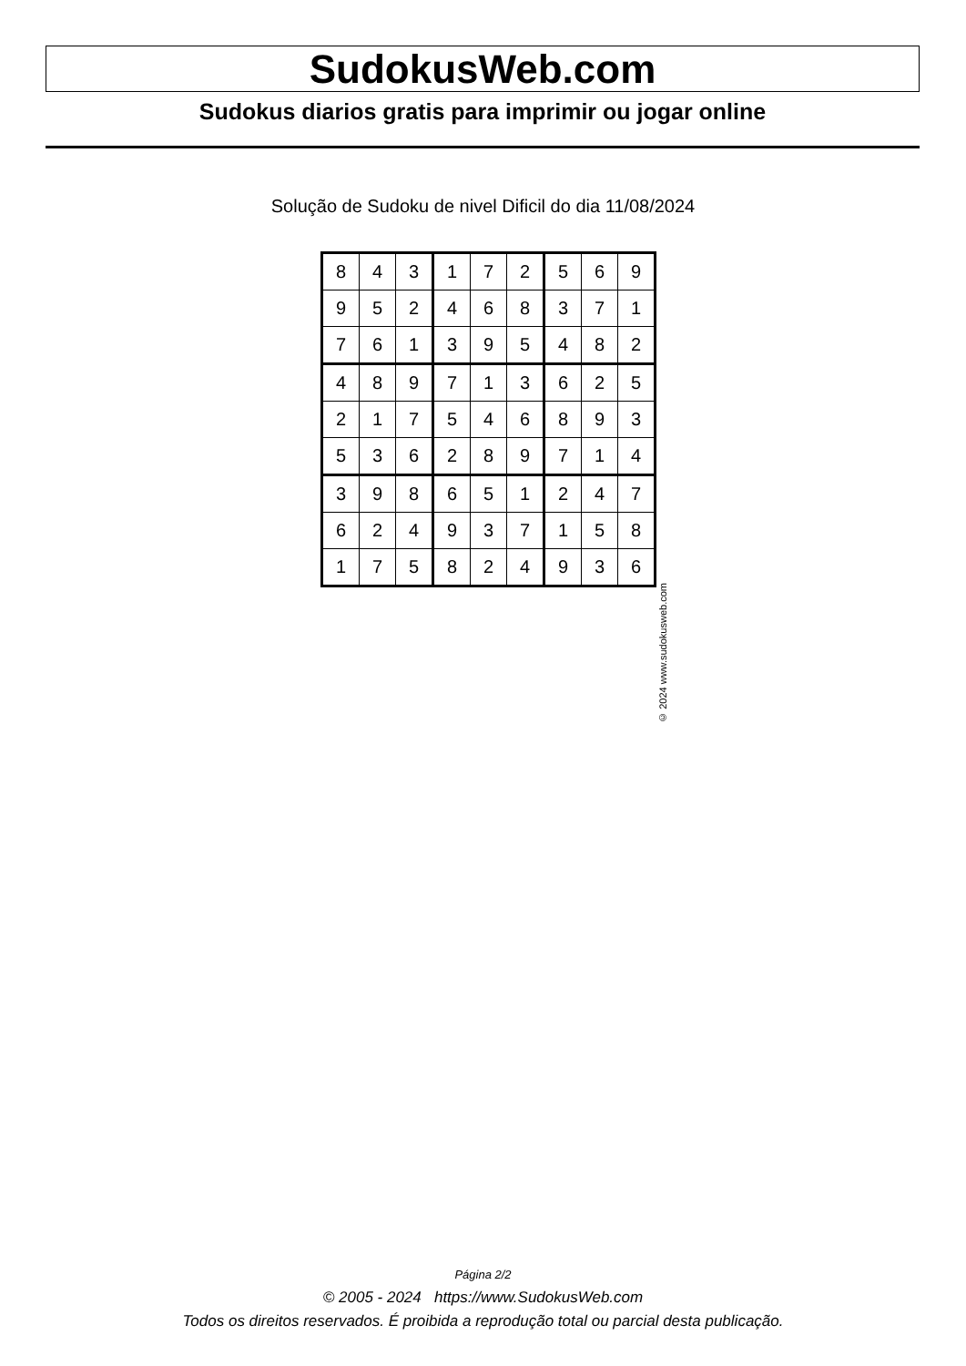SudokusWeb.com
Sudokus diarios gratis para imprimir ou jogar online
Solução de Sudoku de nivel Dificil do dia 11/08/2024
| 8 | 4 | 3 | 1 | 7 | 2 | 5 | 6 | 9 |
| 9 | 5 | 2 | 4 | 6 | 8 | 3 | 7 | 1 |
| 7 | 6 | 1 | 3 | 9 | 5 | 4 | 8 | 2 |
| 4 | 8 | 9 | 7 | 1 | 3 | 6 | 2 | 5 |
| 2 | 1 | 7 | 5 | 4 | 6 | 8 | 9 | 3 |
| 5 | 3 | 6 | 2 | 8 | 9 | 7 | 1 | 4 |
| 3 | 9 | 8 | 6 | 5 | 1 | 2 | 4 | 7 |
| 6 | 2 | 4 | 9 | 3 | 7 | 1 | 5 | 8 |
| 1 | 7 | 5 | 8 | 2 | 4 | 9 | 3 | 6 |
© 2024 www.sudokusweb.com
Página 2/2
© 2005 - 2024 https://www.SudokusWeb.com
Todos os direitos reservados. É proibida a reprodução total ou parcial desta publicação.